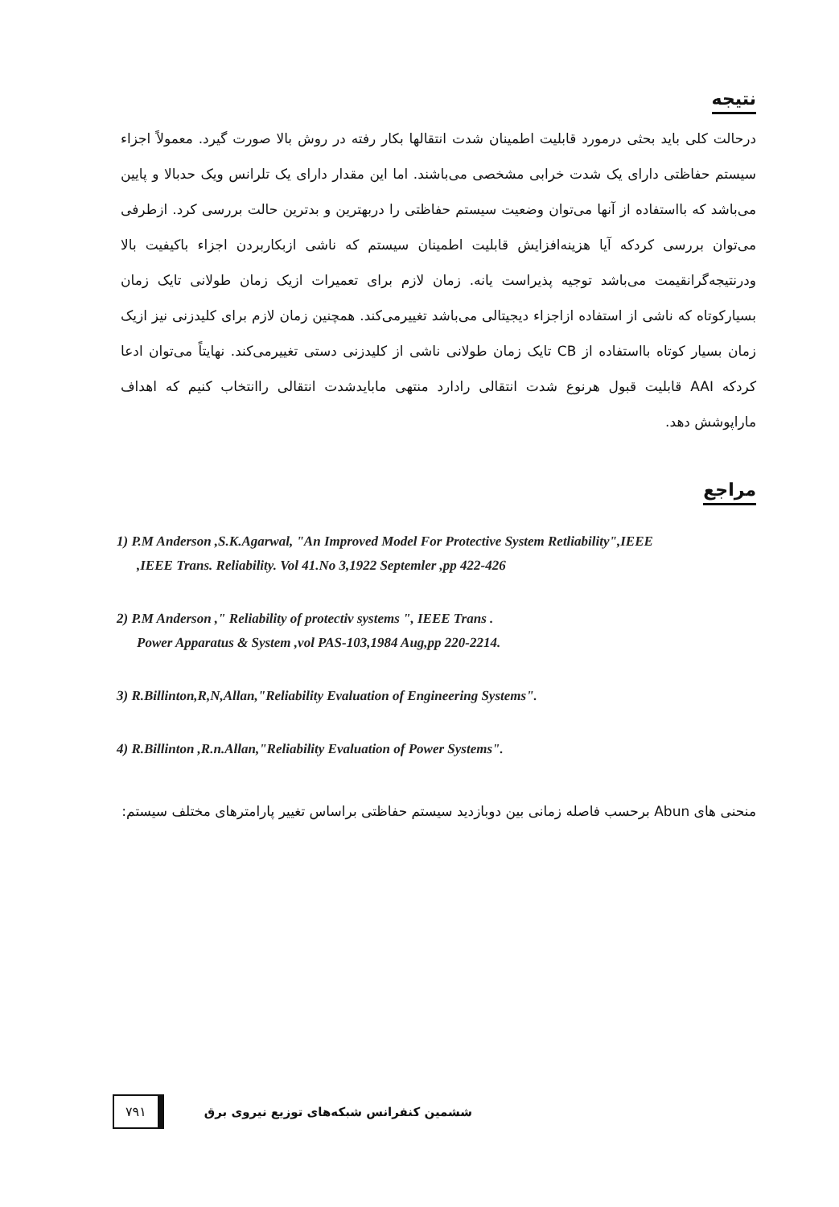نتیجه
درحالت کلی باید بحثی درمورد قابلیت اطمینان شدت انتقالها بکار رفته در روش بالا صورت گیرد. معمولاً اجزاء سیستم حفاظتی دارای یک شدت خرابی مشخصی می‌باشند. اما این مقدار دارای یک تلرانس ویک حدبالا و پایین می‌باشد که بااستفاده از آنها می‌توان وضعیت سیستم حفاظتی را دربهترین و بدترین حالت بررسی کرد. ازطرفی می‌توان بررسی کردکه آیا هزینه‌افزایش قابلیت اطمینان سیستم که ناشی ازبکاربردن اجزاء باکیفیت بالا ودرنتیجه‌گرانقیمت می‌باشد توجیه پذیراست یانه. زمان لازم برای تعمیرات ازیک زمان طولانی تایک زمان بسیارکوتاه که ناشی از استفاده ازاجزاء دیجیتالی می‌باشد تغییرمی‌کند. همچنین زمان لازم برای کلیدزنی نیز ازیک زمان بسیار کوتاه بااستفاده از CB تایک زمان طولانی ناشی از کلیدزنی دستی تغییرمی‌کند. نهایتاً می‌توان ادعا کردکه AAI قابلیت قبول هرنوع شدت انتقالی رادارد منتهی مابایدشدت انتقالی راانتخاب کنیم که اهداف ماراپوشش دهد.
مراجع
1) P.M Anderson ,S.K.Agarwal, "An Improved Model For Protective System Retliability",IEEE
,IEEE Trans. Reliability. Vol 41.No 3,1922 Septemler ,pp 422-426
2) P.M Anderson ," Reliability of protectiv systems ", IEEE Trans .
Power Apparatus & System ,vol PAS-103,1984 Aug,pp 220-2214.
3) R.Billinton,R,N,Allan,"Reliability Evaluation of Engineering Systems".
4) R.Billinton ,R.n.Allan,"Reliability Evaluation of Power Systems".
منحنی های Abun برحسب فاصله زمانی بین دوبازدید سیستم حفاظتی براساس تغییر پارامترهای مختلف سیستم:
۷۹۱ ششمین کنفرانس شبکه‌های توزیع نیروی برق